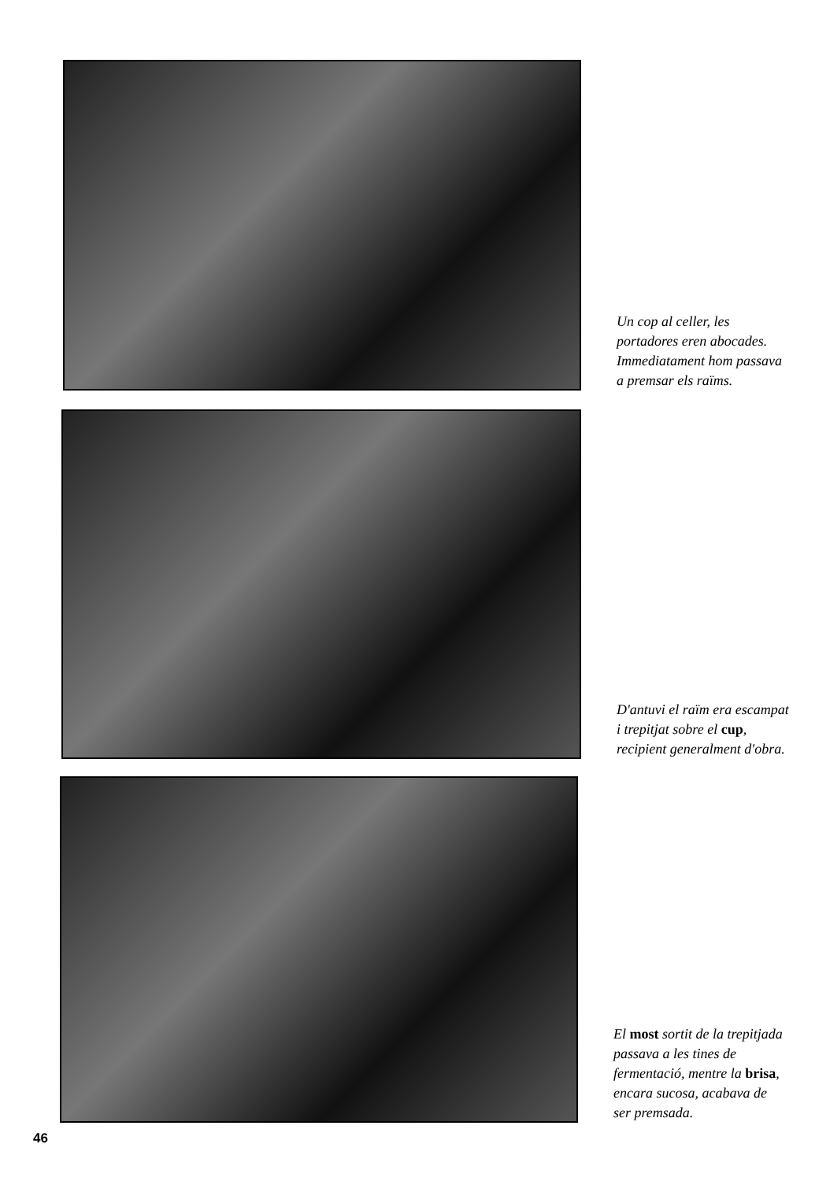Un cop al celler, les portadores eren abocades. Immediatament hom passava a premsar els raïms.
D'antuvi el raïm era escampat i trepitjat sobre el cup, recipient generalment d'obra.
El most sortit de la trepitjada passava a les tines de fermentació, mentre la brisa, encara sucosa, acabava de ser premsada.
46